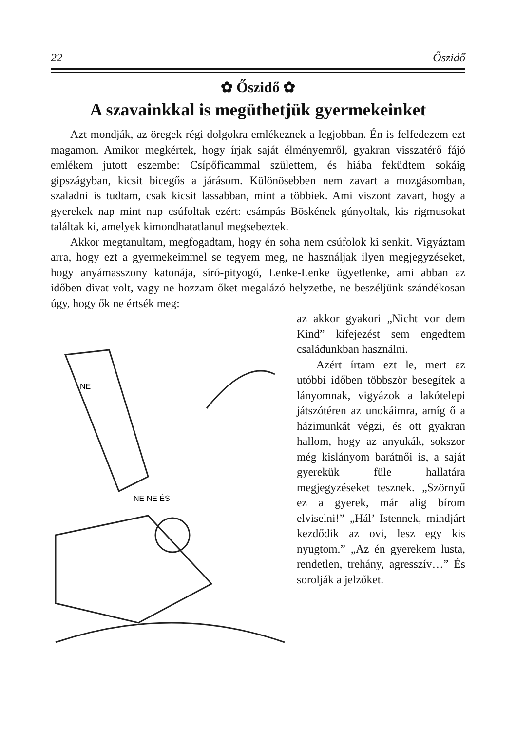22 Őszidő
✿ Őszidő ✿
A szavainkkal is megüthetjük gyermekeinket
Azt mondják, az öregek régi dolgokra emlékeznek a legjobban. Én is felfedezem ezt magamon. Amikor megkértek, hogy írjak saját élményemről, gyakran visszatérő fájó emlékem jutott eszembe: Csípőficammal születtem, és hiába feküdtem sokáig gipszágyban, kicsit bicegős a járásom. Különösebben nem zavart a mozgásomban, szaladni is tudtam, csak kicsit lassabban, mint a többiek. Ami viszont zavart, hogy a gyerekek nap mint nap csúfoltak ezért: csámpás Böskének gúnyoltak, kis rigmusokat találtak ki, amelyek kimondhatatlanul megsebeztek.
Akkor megtanultam, megfogadtam, hogy én soha nem csúfolok ki senkit. Vigyáztam arra, hogy ezt a gyermekeimmel se tegyem meg, ne használjak ilyen megjegyzéseket, hogy anyámasszony katonája, síró-pityogó, Lenke-Lenke ügyetlenke, ami abban az időben divat volt, vagy ne hozzam őket megalázó helyzetbe, ne beszéljünk szándékosan úgy, hogy ők ne értsék meg:
NE
NE NE ÉS
az akkor gyakori „Nicht vor dem Kind” kifejezést sem engedtem családunkban használni.
Azért írtam ezt le, mert az utóbbi időben többször besegítek a lányomnak, vigyázok a lakótelepi játszótéren az unokáimra, amíg ő a házimunkát végzi, és ott gyakran hallom, hogy az anyukák, sokszor még kislányom barátnői is, a saját gyerekük füle hallatára megjegyzéseket tesznek. „Szörnyű ez a gyerek, már alig bírom elviselni!” „Hál’ Istennek, mindjárt kezdődik az ovi, lesz egy kis nyugtom.” „Az én gyerekem lusta, rendetlen, trehány, agresszív…” És sorolják a jelzőket.